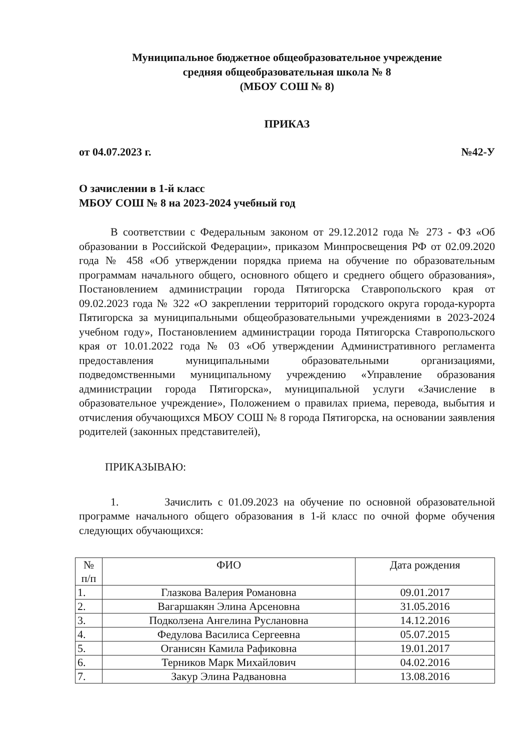Муниципальное бюджетное общеобразовательное учреждение
средняя общеобразовательная школа № 8
(МБОУ СОШ № 8)
ПРИКАЗ
от 04.07.2023 г. №42-У
О зачислении в 1-й класс
МБОУ СОШ № 8 на 2023-2024 учебный год
В соответствии с Федеральным законом от 29.12.2012 года № 273 - ФЗ «Об образовании в Российской Федерации», приказом Минпросвещения РФ от 02.09.2020 года № 458 «Об утверждении порядка приема на обучение по образовательным программам начального общего, основного общего и среднего общего образования», Постановлением администрации города Пятигорска Ставропольского края от 09.02.2023 года № 322 «О закреплении территорий городского округа города-курорта Пятигорска за муниципальными общеобразовательными учреждениями в 2023-2024 учебном году», Постановлением администрации города Пятигорска Ставропольского края от 10.01.2022 года № 03 «Об утверждении Административного регламента предоставления муниципальными образовательными организациями, подведомственными муниципальному учреждению «Управление образования администрации города Пятигорска», муниципальной услуги «Зачисление в образовательное учреждение», Положением о правилах приема, перевода, выбытия и отчисления обучающихся МБОУ СОШ № 8 города Пятигорска, на основании заявления родителей (законных представителей),
ПРИКАЗЫВАЮ:
1. Зачислить с 01.09.2023 на обучение по основной образовательной программе начального общего образования в 1-й класс по очной форме обучения следующих обучающихся:
| № п/п | ФИО | Дата рождения |
| --- | --- | --- |
| 1. | Глазкова Валерия Романовна | 09.01.2017 |
| 2. | Вагаршакян Элина Арсеновна | 31.05.2016 |
| 3. | Подколзена Ангелина Руслановна | 14.12.2016 |
| 4. | Федулова Василиса Сергеевна | 05.07.2015 |
| 5. | Оганисян Камила Рафиковна | 19.01.2017 |
| 6. | Терников Марк Михайлович | 04.02.2016 |
| 7. | Закур Элина Радвановна | 13.08.2016 |